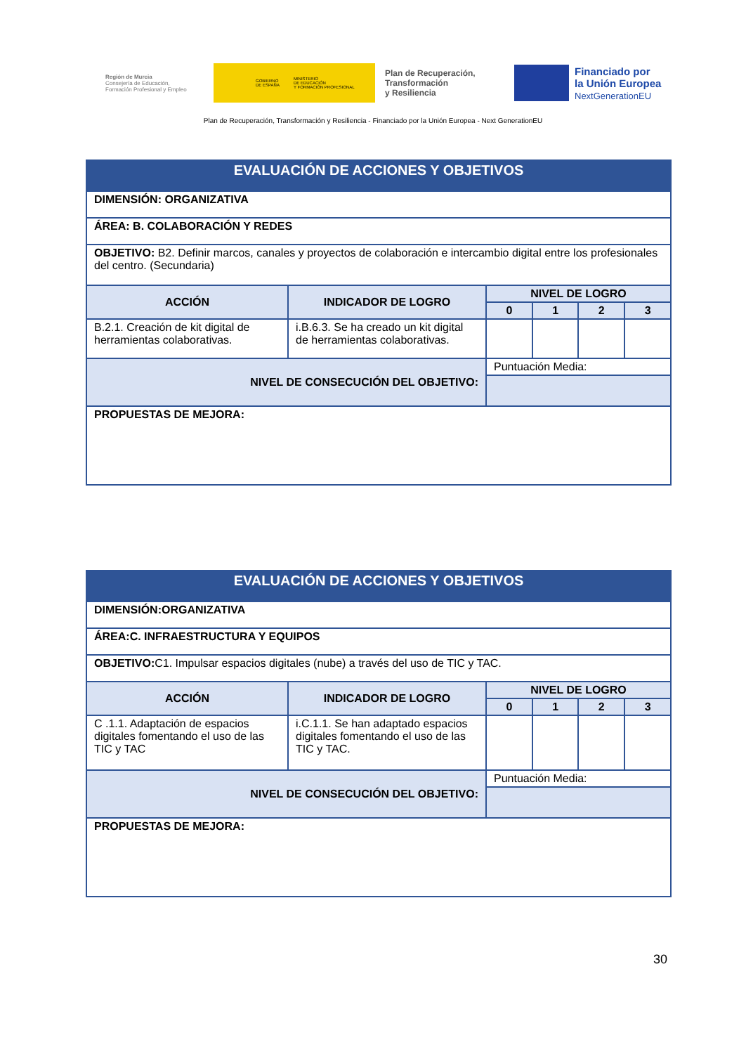Región de Murcia
Consejería de Educación,
Formación Profesional y Empleo
GOBIERNO
DE ESPAÑA MINISTERIO
DE EDUCACIÓN
Y FORMACIÓN PROFESIONAL
Plan de Recuperación,
Transformación
y Resiliencia
Financiado por
la Unión Europea
NextGenerationEU
Plan de Recuperación, Transformación y Resiliencia - Financiado por la Unión Europea - Next GenerationEU
| EVALUACIÓN DE ACCIONES Y OBJETIVOS | | | | | |
| --- | --- | --- | --- | --- | --- |
| DIMENSIÓN: ORGANIZATIVA | | | | | |
| ÁREA: B. COLABORACIÓN Y REDES | | | | | |
| OBJETIVO: B2. Definir marcos, canales y proyectos de colaboración e intercambio digital entre los profesionales del centro. (Secundaria) | | | | | |
| ACCIÓN | INDICADOR DE LOGRO | NIVEL DE LOGRO | | | |
| | | 0 | 1 | 2 | 3 |
| B.2.1. Creación de kit digital de herramientas colaborativas. | i.B.6.3. Se ha creado un kit digital de herramientas colaborativas. | | | | |
| NIVEL DE CONSECUCIÓN DEL OBJETIVO: | | Puntuación Media: | | | |
| PROPUESTAS DE MEJORA: | | | | | |
| EVALUACIÓN DE ACCIONES Y OBJETIVOS | | | | | |
| --- | --- | --- | --- | --- | --- |
| DIMENSIÓN:ORGANIZATIVA | | | | | |
| ÁREA:C. INFRAESTRUCTURA Y EQUIPOS | | | | | |
| OBJETIVO: C1. Impulsar espacios digitales (nube) a través del uso de TIC y TAC. | | | | | |
| ACCIÓN | INDICADOR DE LOGRO | NIVEL DE LOGRO | | | |
| | | 0 | 1 | 2 | 3 |
| C .1.1. Adaptación de espacios digitales fomentando el uso de las TIC y TAC | i.C.1.1. Se han adaptado espacios digitales fomentando el uso de las TIC y TAC. | | | | |
| NIVEL DE CONSECUCIÓN DEL OBJETIVO: | | Puntuación Media: | | | |
| PROPUESTAS DE MEJORA: | | | | | |
30